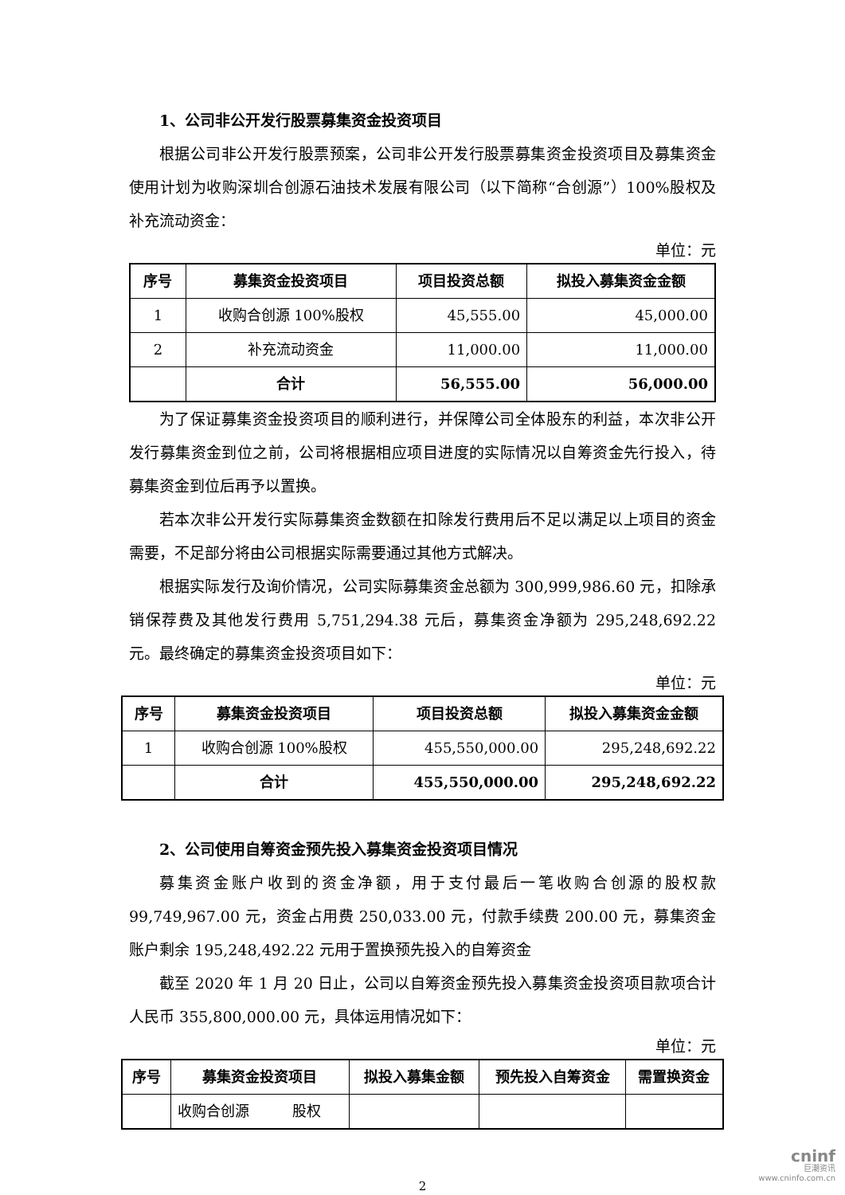1、公司非公开发行股票募集资金投资项目
根据公司非公开发行股票预案，公司非公开发行股票募集资金投资项目及募集资金使用计划为收购深圳合创源石油技术发展有限公司（以下简称“合创源”）100%股权及补充流动资金：
单位：元
| 序号 | 募集资金投资项目 | 项目投资总额 | 拟投入募集资金金额 |
| --- | --- | --- | --- |
| 1 | 收购合创源 100%股权 | 45,555.00 | 45,000.00 |
| 2 | 补充流动资金 | 11,000.00 | 11,000.00 |
| | 合计 | 56,555.00 | 56,000.00 |
为了保证募集资金投资项目的顺利进行，并保障公司全体股东的利益，本次非公开发行募集资金到位之前，公司将根据相应项目进度的实际情况以自筹资金先行投入，待募集资金到位后再予以置换。
若本次非公开发行实际募集资金数额在扣除发行费用后不足以满足以上项目的资金需要，不足部分将由公司根据实际需要通过其他方式解决。
根据实际发行及询价情况，公司实际募集资金总额为 300,999,986.60 元，扣除承销保荐费及其他发行费用 5,751,294.38 元后，募集资金净额为 295,248,692.22 元。最终确定的募集资金投资项目如下：
单位：元
| 序号 | 募集资金投资项目 | 项目投资总额 | 拟投入募集资金金额 |
| --- | --- | --- | --- |
| 1 | 收购合创源 100%股权 | 455,550,000.00 | 295,248,692.22 |
| | 合计 | 455,550,000.00 | 295,248,692.22 |
2、公司使用自筹资金预先投入募集资金投资项目情况
募集资金账户收到的资金净额，用于支付最后一笔收购合创源的股权款 99,749,967.00 元，资金占用费 250,033.00 元，付款手续费 200.00 元，募集资金账户剩余 195,248,492.22 元用于置换预先投入的自筹资金
截至 2020 年 1 月 20 日止，公司以自筹资金预先投入募集资金投资项目款项合计人民币 355,800,000.00 元，具体运用情况如下：
单位：元
| 序号 | 募集资金投资项目 | 拟投入募集金额 | 预先投入自筹资金 | 需置换资金 |
| --- | --- | --- | --- | --- |
| | 收购合创源 股权 | | | |
2
cninf
巨潮资讯
www.cninfo.com.cn